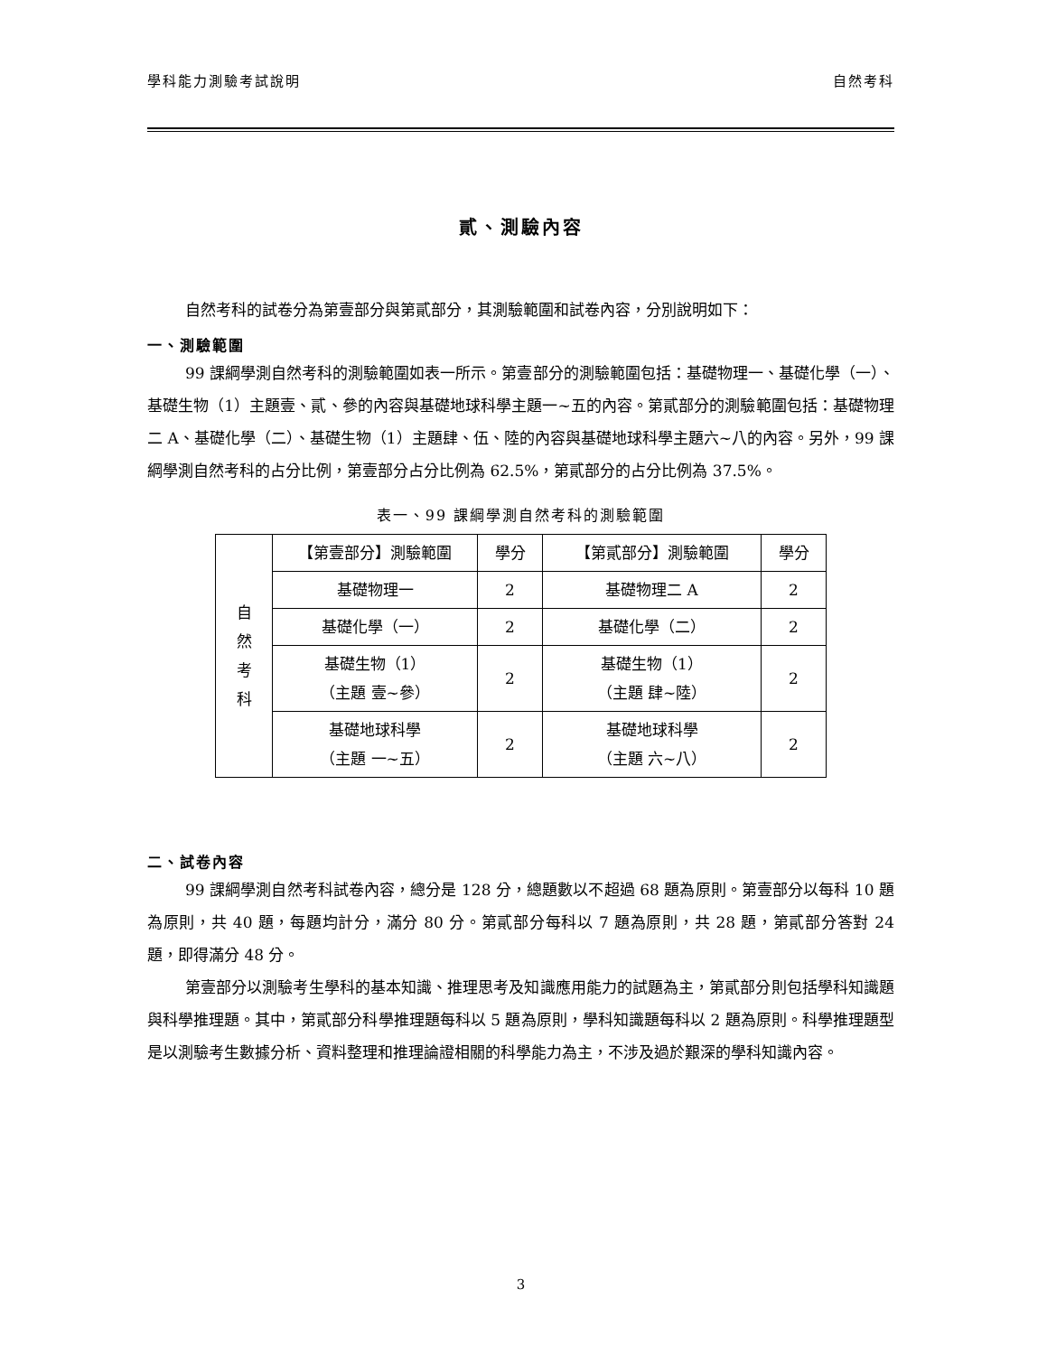學科能力測驗考試說明 自然考科
貳、測驗內容
自然考科的試卷分為第壹部分與第貳部分，其測驗範圍和試卷內容，分別說明如下：
一、測驗範圍
99 課綱學測自然考科的測驗範圍如表一所示。第壹部分的測驗範圍包括：基礎物理一、基礎化學（一）、基礎生物（1）主題壹、貳、參的內容與基礎地球科學主題一~五的內容。第貳部分的測驗範圍包括：基礎物理二 A、基礎化學（二）、基礎生物（1）主題肆、伍、陸的內容與基礎地球科學主題六~八的內容。另外，99 課綱學測自然考科的占分比例，第壹部分占分比例為 62.5%，第貳部分的占分比例為 37.5%。
表一、99 課綱學測自然考科的測驗範圍
| 自 然 考 科 | 【第壹部分】測驗範圍 | 學分 | 【第貳部分】測驗範圍 | 學分 |
| | 基礎物理一 | 2 | 基礎物理二 A | 2 |
| | 基礎化學（一） | 2 | 基礎化學（二） | 2 |
| | 基礎生物（1） （主題 壹~參） | 2 | 基礎生物（1） （主題 肆~陸） | 2 |
| | 基礎地球科學 （主題 一~五） | 2 | 基礎地球科學 （主題 六~八） | 2 |
二、試卷內容
99 課綱學測自然考科試卷內容，總分是 128 分，總題數以不超過 68 題為原則。第壹部分以每科 10 題為原則，共 40 題，每題均計分，滿分 80 分。第貳部分每科以 7 題為原則，共 28 題，第貳部分答對 24 題，即得滿分 48 分。
第壹部分以測驗考生學科的基本知識、推理思考及知識應用能力的試題為主，第貳部分則包括學科知識題與科學推理題。其中，第貳部分科學推理題每科以 5 題為原則，學科知識題每科以 2 題為原則。科學推理題型是以測驗考生數據分析、資料整理和推理論證相關的科學能力為主，不涉及過於艱深的學科知識內容。
3